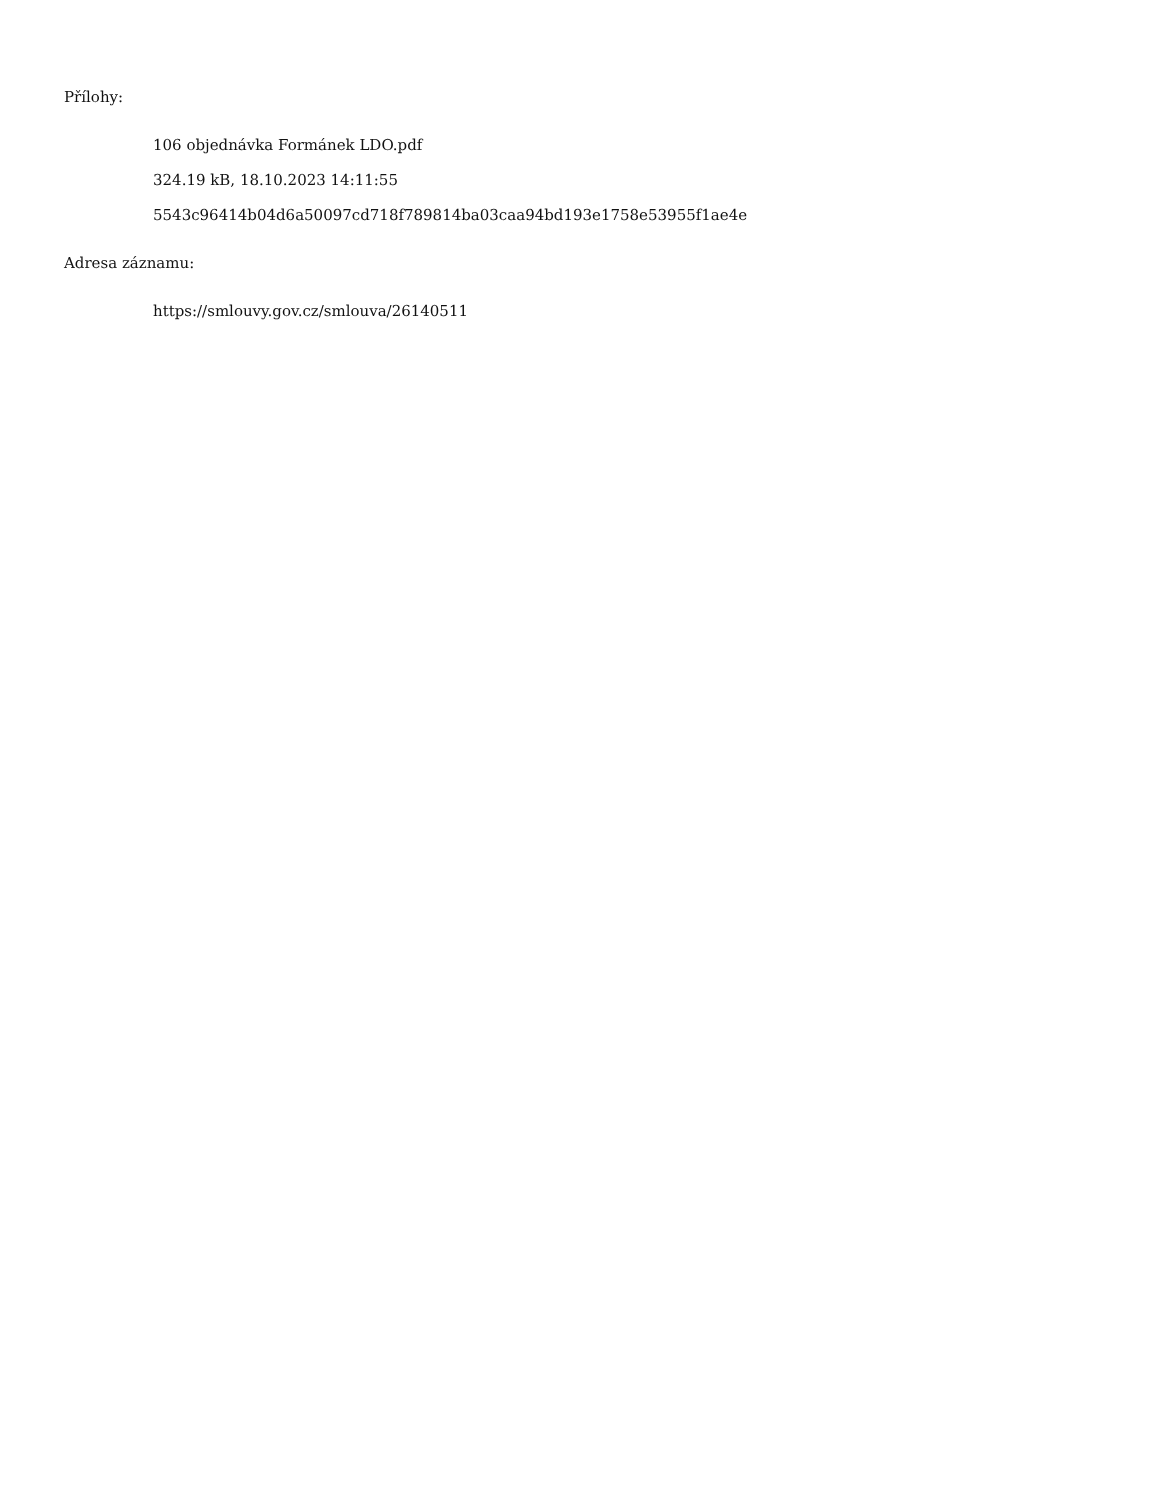Přílohy:
106 objednávka Formánek LDO.pdf
324.19 kB, 18.10.2023 14:11:55
5543c96414b04d6a50097cd718f789814ba03caa94bd193e1758e53955f1ae4e
Adresa záznamu:
https://smlouvy.gov.cz/smlouva/26140511